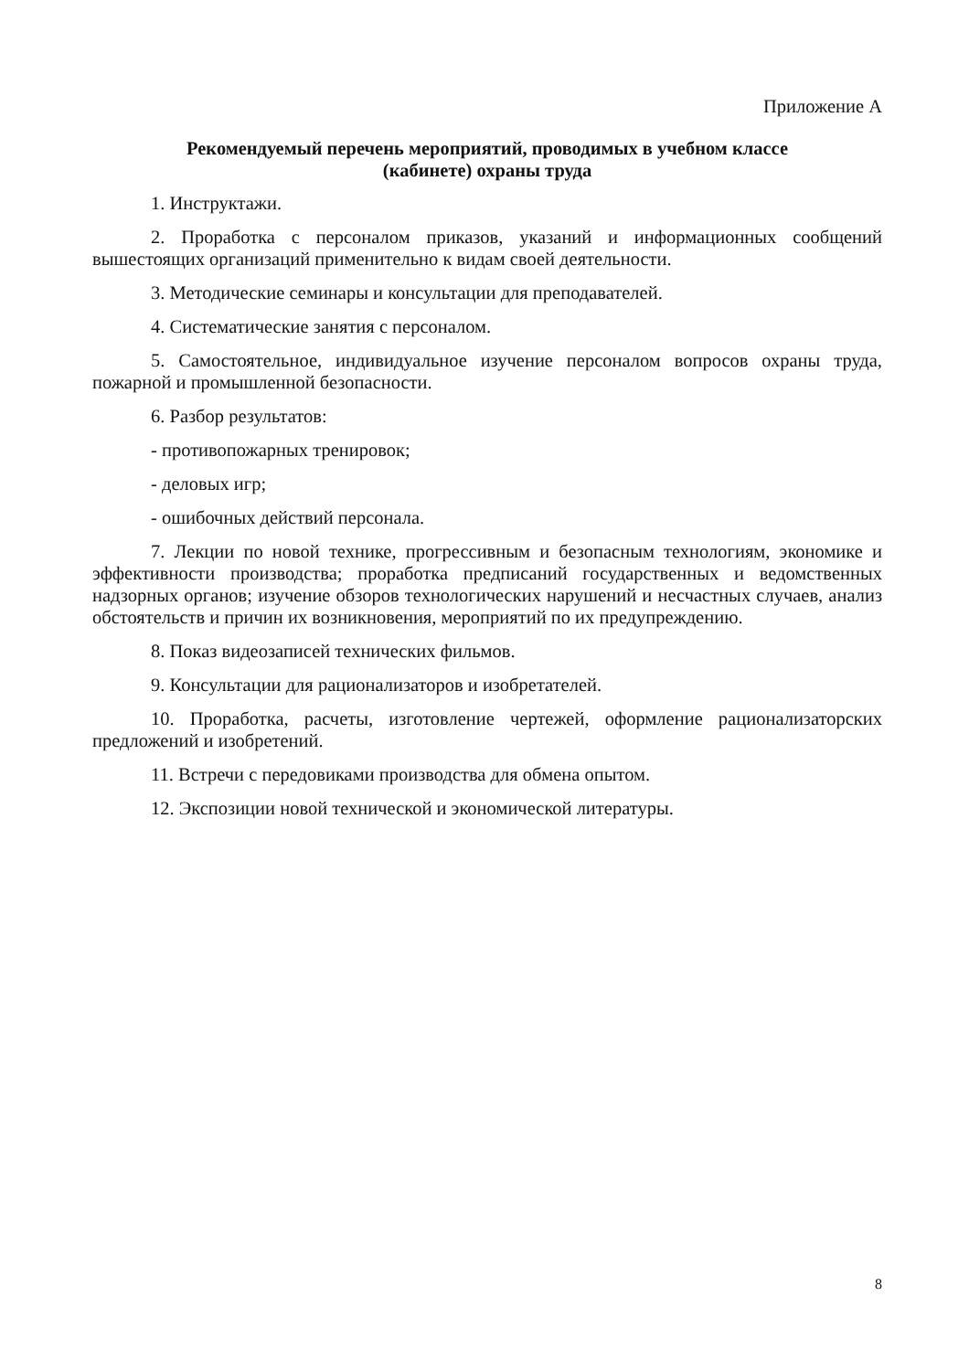Приложение А
Рекомендуемый перечень мероприятий, проводимых в учебном классе
(кабинете) охраны труда
1. Инструктажи.
2. Проработка с персоналом приказов, указаний и информационных сообщений вышестоящих организаций применительно к видам своей деятельности.
3. Методические семинары и консультации для преподавателей.
4. Систематические занятия с персоналом.
5. Самостоятельное, индивидуальное изучение персоналом вопросов охраны труда, пожарной и промышленной безопасности.
6. Разбор результатов:
- противопожарных тренировок;
- деловых игр;
- ошибочных действий персонала.
7. Лекции по новой технике, прогрессивным и безопасным технологиям, экономике и эффективности производства; проработка предписаний государственных и ведомственных надзорных органов; изучение обзоров технологических нарушений и несчастных случаев, анализ обстоятельств и причин их возникновения, мероприятий по их предупреждению.
8. Показ видеозаписей технических фильмов.
9. Консультации для рационализаторов и изобретателей.
10. Проработка, расчеты, изготовление чертежей, оформление рационализаторских предложений и изобретений.
11. Встречи с передовиками производства для обмена опытом.
12. Экспозиции новой технической и экономической литературы.
8